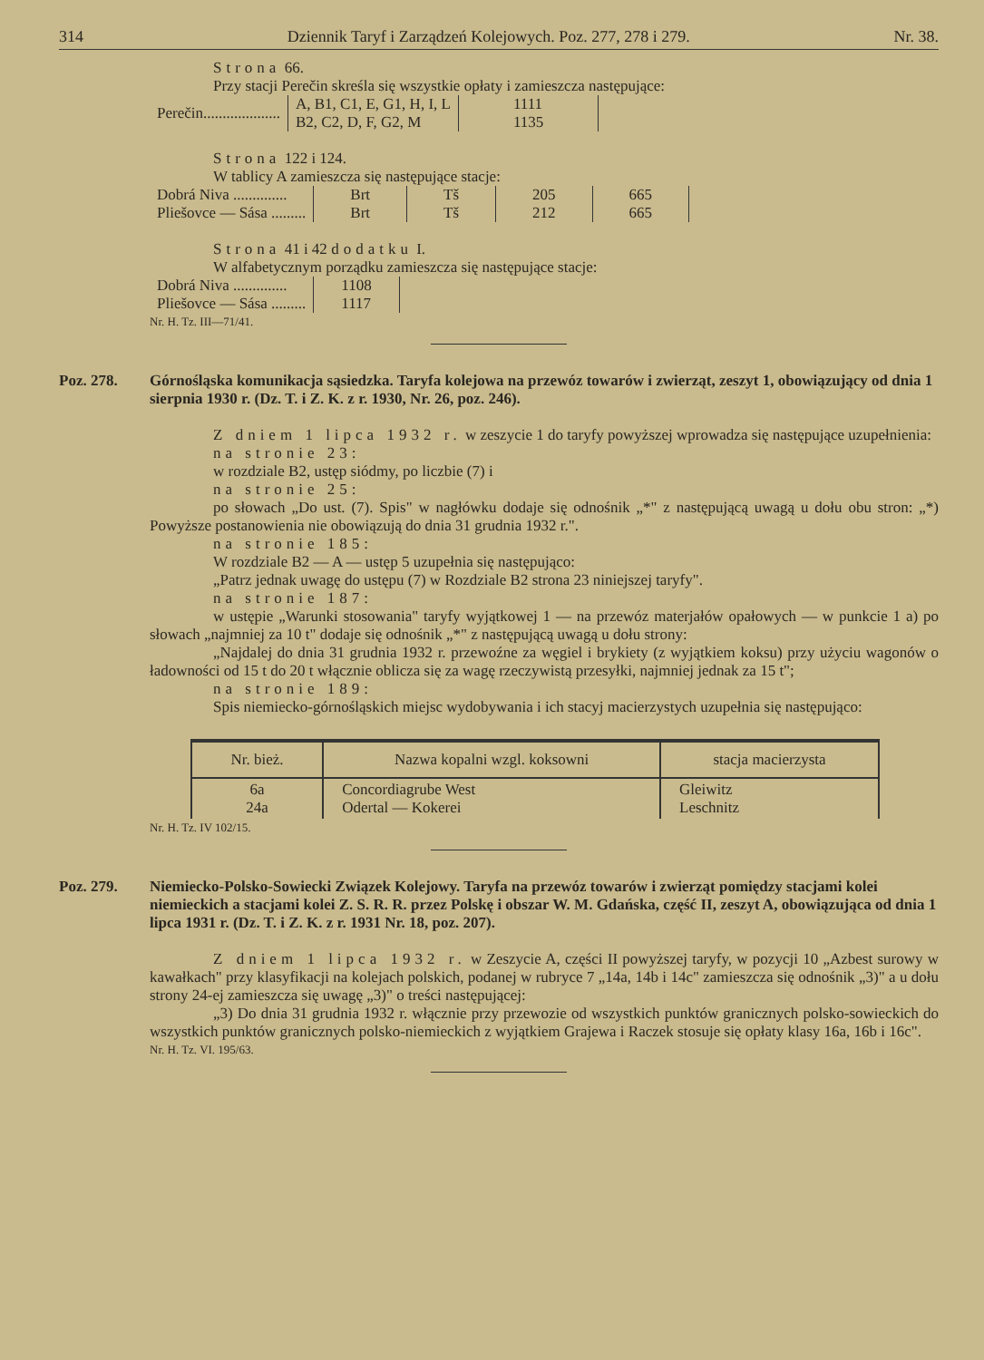314 Dziennik Taryf i Zarządzeń Kolejowych. Poz. 277, 278 i 279. Nr. 38.
Strona 66.
Przy stacji Perečin skreśla się wszystkie opłaty i zamieszcza następujące:
| Perečin.................... | A, B1, C1, E, G1, H, I, L B2, C2, D, F, G2, M | 1111 1135 |
Strona 122 i 124.
W tablicy A zamieszcza się następujące stacje:
| Dobrá Niva .............. | Brt | Tš | 205 | 665 |
| Pliešovce — Sása ......... | Brt | Tš | 212 | 665 |
Strona 41 i 42 dodatku I.
W alfabetycznym porządku zamieszcza się następujące stacje:
| Dobrá Niva .............. | 1108 |
| Pliešovce — Sása ......... | 1117 |
Nr. H. Tz. III—71/41.
Poz. 278. Górnośląska komunikacja sąsiedzka. Taryfa kolejowa na przewóz towarów i zwierząt, zeszyt 1, obowiązujący od dnia 1 sierpnia 1930 r. (Dz. T. i Z. K. z r. 1930, Nr. 26, poz. 246).
Z dniem 1 lipca 1932 r. w zeszycie 1 do taryfy powyższej wprowadza się następujące uzupełnienia:
na stronie 23:
w rozdziale B2, ustęp siódmy, po liczbie (7) i
na stronie 25:
po słowach „Do ust. (7). Spis" w nagłówku dodaje się odnośnik „*" z następującą uwagą u dołu obu stron: „*) Powyższe postanowienia nie obowiązują do dnia 31 grudnia 1932 r.".
na stronie 185:
W rozdziale B2 — A — ustęp 5 uzupełnia się następująco:
„Patrz jednak uwagę do ustępu (7) w Rozdziale B2 strona 23 niniejszej taryfy".
na stronie 187:
w ustępie „Warunki stosowania" taryfy wyjątkowej 1 — na przewóz materjałów opałowych — w punkcie 1 a) po słowach „najmniej za 10 t" dodaje się odnośnik „*" z następującą uwagą u dołu strony:
„Najdalej do dnia 31 grudnia 1932 r. przewoźne za węgiel i brykiety (z wyjątkiem koksu) przy użyciu wagonów o ładowności od 15 t do 20 t włącznie oblicza się za wagę rzeczywistą przesyłki, najmniej jednak za 15 t";
na stronie 189:
Spis niemiecko-górnośląskich miejsc wydobywania i ich stacyj macierzystych uzupełnia się następująco:
| Nr. bież. | Nazwa kopalni wzgl. koksowni | stacja macierzysta |
| --- | --- | --- |
| 6a 24a | Concordiagrube West Odertal — Kokerei | Gleiwitz Leschnitz |
Nr. H. Tz. IV 102/15.
Poz. 279. Niemiecko-Polsko-Sowiecki Związek Kolejowy. Taryfa na przewóz towarów i zwierząt pomiędzy stacjami kolei niemieckich a stacjami kolei Z. S. R. R. przez Polskę i obszar W. M. Gdańska, część II, zeszyt A, obowiązująca od dnia 1 lipca 1931 r. (Dz. T. i Z. K. z r. 1931 Nr. 18, poz. 207).
Z dniem 1 lipca 1932 r. w Zeszycie A, części II powyższej taryfy, w pozycji 10 „Azbest surowy w kawałkach" przy klasyfikacji na kolejach polskich, podanej w rubryce 7 „14a, 14b i 14c" zamieszcza się odnośnik „3)" a u dołu strony 24-ej zamieszcza się uwagę „3)" o treści następującej:
„3) Do dnia 31 grudnia 1932 r. włącznie przy przewozie od wszystkich punktów granicznych polsko-sowieckich do wszystkich punktów granicznych polsko-niemieckich z wyjątkiem Grajewa i Raczek stosuje się opłaty klasy 16a, 16b i 16c".
Nr. H. Tz. VI. 195/63.